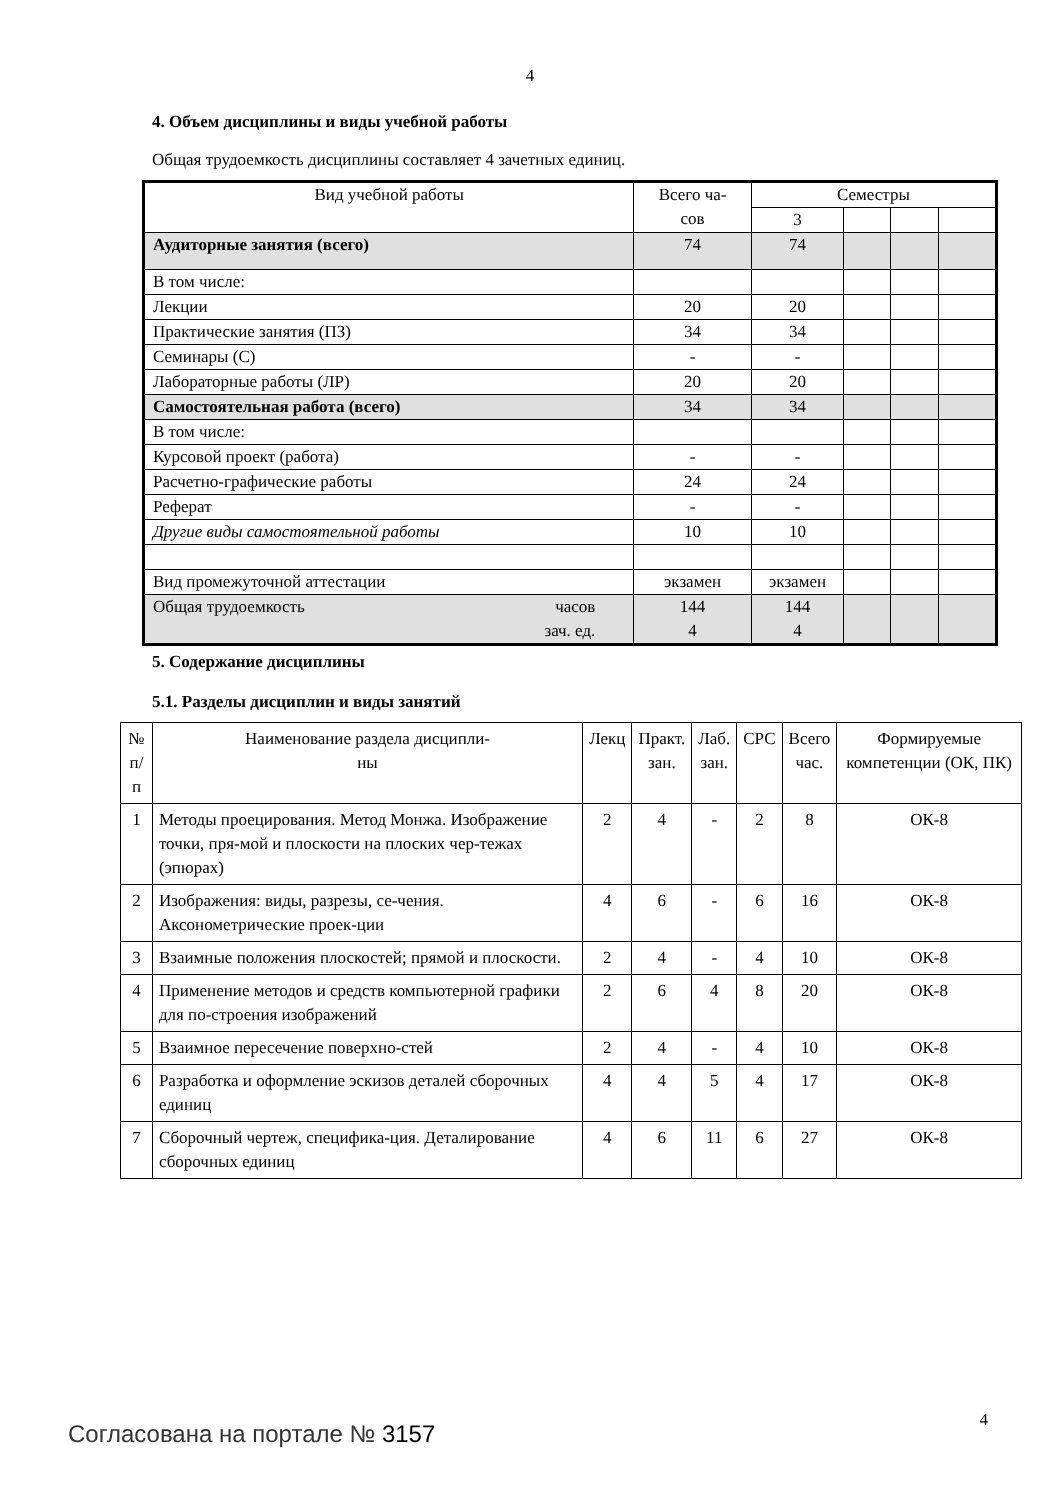4
4. Объем дисциплины и виды учебной работы
Общая трудоемкость дисциплины составляет 4 зачетных единиц.
| Вид учебной работы | Всего ча- сов | Семестры | | | |
| | | 3 | | | |
| Аудиторные занятия (всего) | 74 | 74 | | | |
| В том числе: | | | | | |
| Лекции | 20 | 20 | | | |
| Практические занятия (ПЗ) | 34 | 34 | | | |
| Семинары (С) | - | - | | | |
| Лабораторные работы (ЛР) | 20 | 20 | | | |
| Самостоятельная работа (всего) | 34 | 34 | | | |
| В том числе: | | | | | |
| Курсовой проект (работа) | - | - | | | |
| Расчетно-графические работы | 24 | 24 | | | |
| Реферат | - | - | | | |
| Другие виды самостоятельной работы | 10 | 10 | | | |
| Вид промежуточной аттестации | экзамен | экзамен | | | |
| Общая трудоемкость часов зач. ед. | 144 4 | 144 4 | | | |
5. Содержание дисциплины
5.1. Разделы дисциплин и виды занятий
| № п/п | Наименование раздела дисципли- ны | Лекц | Практ. зан. | Лаб. зан. | СРС | Всего час. | Формируемые компетенции (ОК, ПК) |
| --- | --- | --- | --- | --- | --- | --- | --- |
| 1 | Методы проецирования. Метод Монжа. Изображение точки, пря-мой и плоскости на плоских чер-тежах (эпюрах) | 2 | 4 | - | 2 | 8 | ОК-8 |
| 2 | Изображения: виды, разрезы, се-чения. Аксонометрические проек-ции | 4 | 6 | - | 6 | 16 | ОК-8 |
| 3 | Взаимные положения плоскостей; прямой и плоскости. | 2 | 4 | - | 4 | 10 | ОК-8 |
| 4 | Применение методов и средств компьютерной графики для по-строения изображений | 2 | 6 | 4 | 8 | 20 | ОК-8 |
| 5 | Взаимное пересечение поверхно-стей | 2 | 4 | - | 4 | 10 | ОК-8 |
| 6 | Разработка и оформление эскизов деталей сборочных единиц | 4 | 4 | 5 | 4 | 17 | ОК-8 |
| 7 | Сборочный чертеж, специфика-ция. Деталирование сборочных единиц | 4 | 6 | 11 | 6 | 27 | ОК-8 |
4 Согласована на портале № 3157